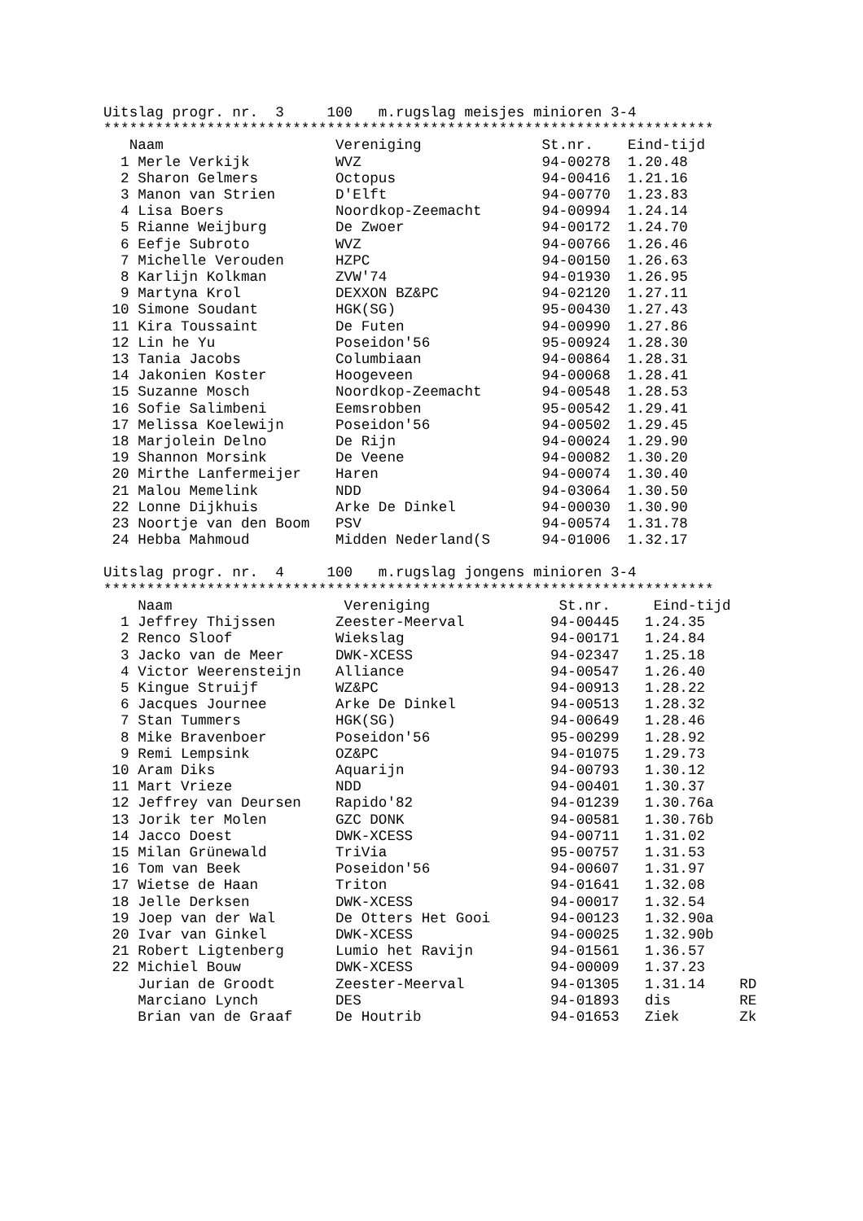Uitslag progr. nr. 3 100 m.rugslag meisjes minioren 3-4
***********************************************************************
| | Naam | Vereniging | St.nr. | Eind-tijd |
| --- | --- | --- | --- | --- |
| 1 | Merle Verkijk | WVZ | 94-00278 | 1.20.48 |
| 2 | Sharon Gelmers | Octopus | 94-00416 | 1.21.16 |
| 3 | Manon van Strien | D'Elft | 94-00770 | 1.23.83 |
| 4 | Lisa Boers | Noordkop-Zeemacht | 94-00994 | 1.24.14 |
| 5 | Rianne Weijburg | De Zwoer | 94-00172 | 1.24.70 |
| 6 | Eefje Subroto | WVZ | 94-00766 | 1.26.46 |
| 7 | Michelle Verouden | HZPC | 94-00150 | 1.26.63 |
| 8 | Karlijn Kolkman | ZVW'74 | 94-01930 | 1.26.95 |
| 9 | Martyna Krol | DEXXON BZ&PC | 94-02120 | 1.27.11 |
| 10 | Simone Soudant | HGK(SG) | 95-00430 | 1.27.43 |
| 11 | Kira Toussaint | De Futen | 94-00990 | 1.27.86 |
| 12 | Lin he Yu | Poseidon'56 | 95-00924 | 1.28.30 |
| 13 | Tania Jacobs | Columbiaan | 94-00864 | 1.28.31 |
| 14 | Jakonien Koster | Hoogeveen | 94-00068 | 1.28.41 |
| 15 | Suzanne Mosch | Noordkop-Zeemacht | 94-00548 | 1.28.53 |
| 16 | Sofie Salimbeni | Eemsrobben | 95-00542 | 1.29.41 |
| 17 | Melissa Koelewijn | Poseidon'56 | 94-00502 | 1.29.45 |
| 18 | Marjolein Delno | De Rijn | 94-00024 | 1.29.90 |
| 19 | Shannon Morsink | De Veene | 94-00082 | 1.30.20 |
| 20 | Mirthe Lanfermeijer | Haren | 94-00074 | 1.30.40 |
| 21 | Malou Memelink | NDD | 94-03064 | 1.30.50 |
| 22 | Lonne Dijkhuis | Arke De Dinkel | 94-00030 | 1.30.90 |
| 23 | Noortje van den Boom | PSV | 94-00574 | 1.31.78 |
| 24 | Hebba Mahmoud | Midden Nederland(S | 94-01006 | 1.32.17 |
Uitslag progr. nr. 4 100 m.rugslag jongens minioren 3-4
***********************************************************************
| | Naam | Vereniging | St.nr. | Eind-tijd | |
| --- | --- | --- | --- | --- | --- |
| 1 | Jeffrey Thijssen | Zeester-Meerval | 94-00445 | 1.24.35 | |
| 2 | Renco Sloof | Wiekslag | 94-00171 | 1.24.84 | |
| 3 | Jacko van de Meer | DWK-XCESS | 94-02347 | 1.25.18 | |
| 4 | Victor Weerensteijn | Alliance | 94-00547 | 1.26.40 | |
| 5 | Kingue Struijf | WZ&PC | 94-00913 | 1.28.22 | |
| 6 | Jacques Journee | Arke De Dinkel | 94-00513 | 1.28.32 | |
| 7 | Stan Tummers | HGK(SG) | 94-00649 | 1.28.46 | |
| 8 | Mike Bravenboer | Poseidon'56 | 95-00299 | 1.28.92 | |
| 9 | Remi Lempsink | OZ&PC | 94-01075 | 1.29.73 | |
| 10 | Aram Diks | Aquarijn | 94-00793 | 1.30.12 | |
| 11 | Mart Vrieze | NDD | 94-00401 | 1.30.37 | |
| 12 | Jeffrey van Deursen | Rapido'82 | 94-01239 | 1.30.76a | |
| 13 | Jorik ter Molen | GZC DONK | 94-00581 | 1.30.76b | |
| 14 | Jacco Doest | DWK-XCESS | 94-00711 | 1.31.02 | |
| 15 | Milan Grünewald | TriVia | 95-00757 | 1.31.53 | |
| 16 | Tom van Beek | Poseidon'56 | 94-00607 | 1.31.97 | |
| 17 | Wietse de Haan | Triton | 94-01641 | 1.32.08 | |
| 18 | Jelle Derksen | DWK-XCESS | 94-00017 | 1.32.54 | |
| 19 | Joep van der Wal | De Otters Het Gooi | 94-00123 | 1.32.90a | |
| 20 | Ivar van Ginkel | DWK-XCESS | 94-00025 | 1.32.90b | |
| 21 | Robert Ligtenberg | Lumio het Ravijn | 94-01561 | 1.36.57 | |
| 22 | Michiel Bouw | DWK-XCESS | 94-00009 | 1.37.23 | |
| | Jurian de Groodt | Zeester-Meerval | 94-01305 | 1.31.14 | RD |
| | Marciano Lynch | DES | 94-01893 | dis | RE |
| | Brian van de Graaf | De Houtrib | 94-01653 | Ziek | Zk |